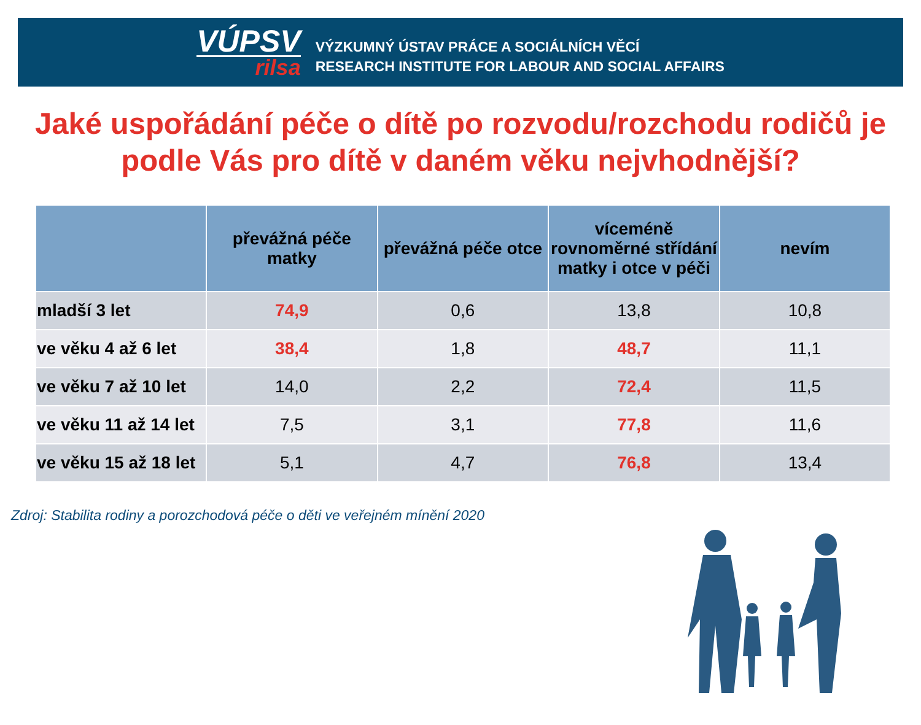VÚPSV
rilsa
VÝZKUMNÝ ÚSTAV PRÁCE A SOCIÁLNÍCH VĚCÍ
RESEARCH INSTITUTE FOR LABOUR AND SOCIAL AFFAIRS
Jaké uspořádání péče o dítě po rozvodu/rozchodu rodičů je podle Vás pro dítě v daném věku nejvhodnější?
| | převážná péče matky | převážná péče otce | víceméně rovnoměrné střídání matky i otce v péči | nevím |
| --- | --- | --- | --- | --- |
| mladší 3 let | 74,9 | 0,6 | 13,8 | 10,8 |
| ve věku 4 až 6 let | 38,4 | 1,8 | 48,7 | 11,1 |
| ve věku 7 až 10 let | 14,0 | 2,2 | 72,4 | 11,5 |
| ve věku 11 až 14 let | 7,5 | 3,1 | 77,8 | 11,6 |
| ve věku 15 až 18 let | 5,1 | 4,7 | 76,8 | 13,4 |
Zdroj: Stabilita rodiny a porozchodová péče o děti ve veřejném mínění 2020